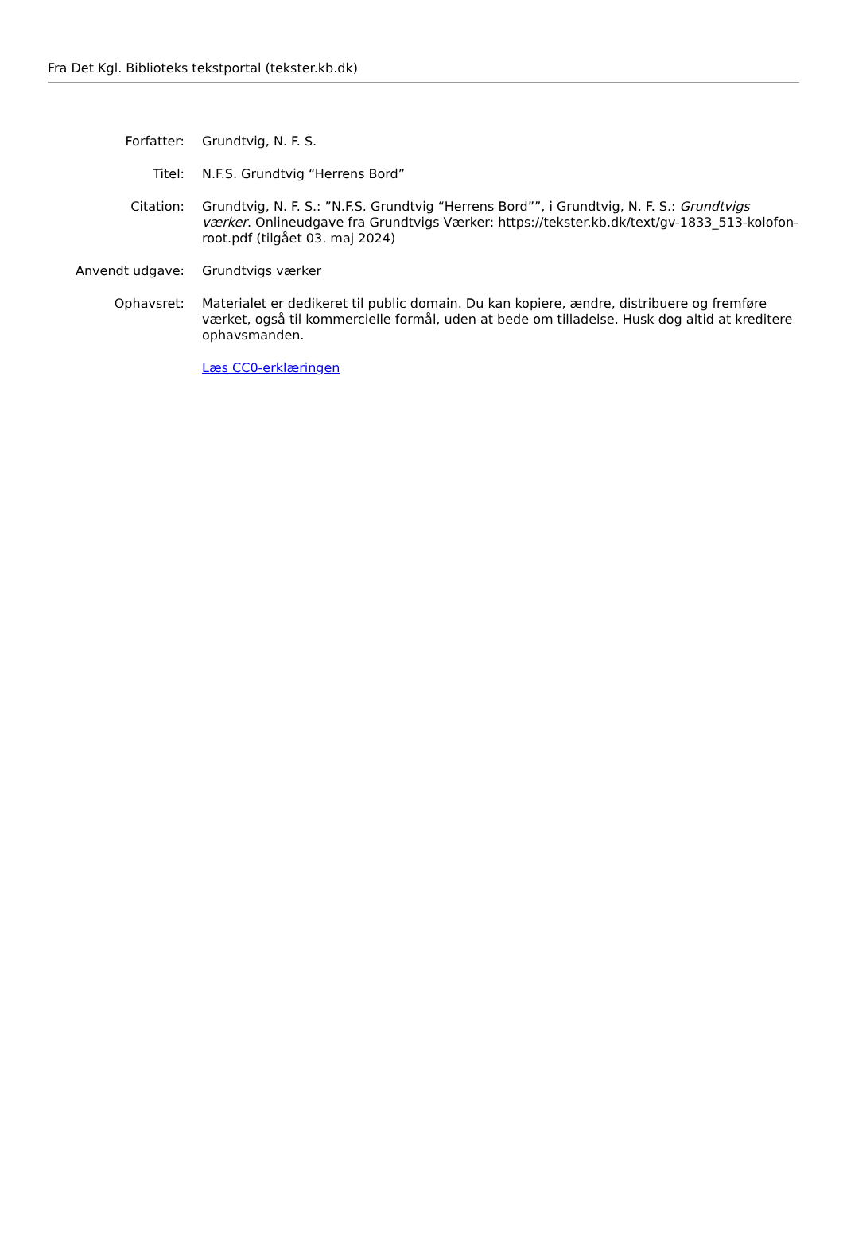Fra Det Kgl. Biblioteks tekstportal (tekster.kb.dk)
| Forfatter: | Grundtvig, N. F. S. |
| Titel: | N.F.S. Grundtvig “Herrens Bord” |
| Citation: | Grundtvig, N. F. S.: ”N.F.S. Grundtvig “Herrens Bord””, i Grundtvig, N. F. S.: Grundtvigs værker . Onlineudgave fra Grundtvigs Værker: https://tekster.kb.dk/text/gv-1833_513-kolofon-root.pdf (tilgået 03. maj 2024) |
| Anvendt udgave: | Grundtvigs værker |
| Ophavsret: | Materialet er dedikeret til public domain. Du kan kopiere, ændre, distribuere og fremføre værket, også til kommercielle formål, uden at bede om tilladelse. Husk dog altid at kreditere ophavsmanden. |
| | Læs CC0-erklæringen |